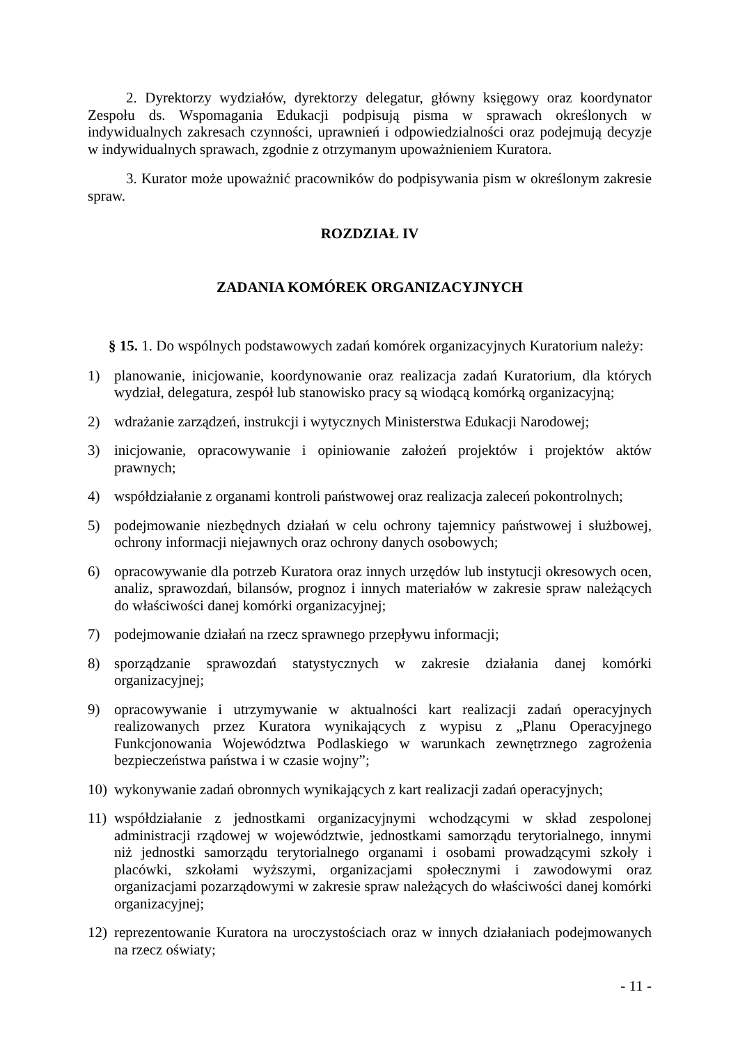2. Dyrektorzy wydziałów, dyrektorzy delegatur, główny księgowy oraz koordynator Zespołu ds. Wspomagania Edukacji podpisują pisma w sprawach określonych w indywidualnych zakresach czynności, uprawnień i odpowiedzialności oraz podejmują decyzje w indywidualnych sprawach, zgodnie z otrzymanym upoważnieniem Kuratora.
3. Kurator może upoważnić pracowników do podpisywania pism w określonym zakresie spraw.
ROZDZIAŁ IV
ZADANIA KOMÓREK ORGANIZACYJNYCH
§ 15. 1. Do wspólnych podstawowych zadań komórek organizacyjnych Kuratorium należy:
1) planowanie, inicjowanie, koordynowanie oraz realizacja zadań Kuratorium, dla których wydział, delegatura, zespół lub stanowisko pracy są wiodącą komórką organizacyjną;
2) wdrażanie zarządzeń, instrukcji i wytycznych Ministerstwa Edukacji Narodowej;
3) inicjowanie, opracowywanie i opiniowanie założeń projektów i projektów aktów prawnych;
4) współdziałanie z organami kontroli państwowej oraz realizacja zaleceń pokontrolnych;
5) podejmowanie niezbędnych działań w celu ochrony tajemnicy państwowej i służbowej, ochrony informacji niejawnych oraz ochrony danych osobowych;
6) opracowywanie dla potrzeb Kuratora oraz innych urzędów lub instytucji okresowych ocen, analiz, sprawozdań, bilansów, prognoz i innych materiałów w zakresie spraw należących do właściwości danej komórki organizacyjnej;
7) podejmowanie działań na rzecz sprawnego przepływu informacji;
8) sporządzanie sprawozdań statystycznych w zakresie działania danej komórki organizacyjnej;
9) opracowywanie i utrzymywanie w aktualności kart realizacji zadań operacyjnych realizowanych przez Kuratora wynikających z wypisu z „Planu Operacyjnego Funkcjonowania Województwa Podlaskiego w warunkach zewnętrznego zagrożenia bezpieczeństwa państwa i w czasie wojny”;
10) wykonywanie zadań obronnych wynikających z kart realizacji zadań operacyjnych;
11) współdziałanie z jednostkami organizacyjnymi wchodzącymi w skład zespolonej administracji rządowej w województwie, jednostkami samorządu terytorialnego, innymi niż jednostki samorządu terytorialnego organami i osobami prowadzącymi szkoły i placówki, szkołami wyższymi, organizacjami społecznymi i zawodowymi oraz organizacjami pozarządowymi w zakresie spraw należących do właściwości danej komórki organizacyjnej;
12) reprezentowanie Kuratora na uroczystościach oraz w innych działaniach podejmowanych na rzecz oświaty;
- 11 -